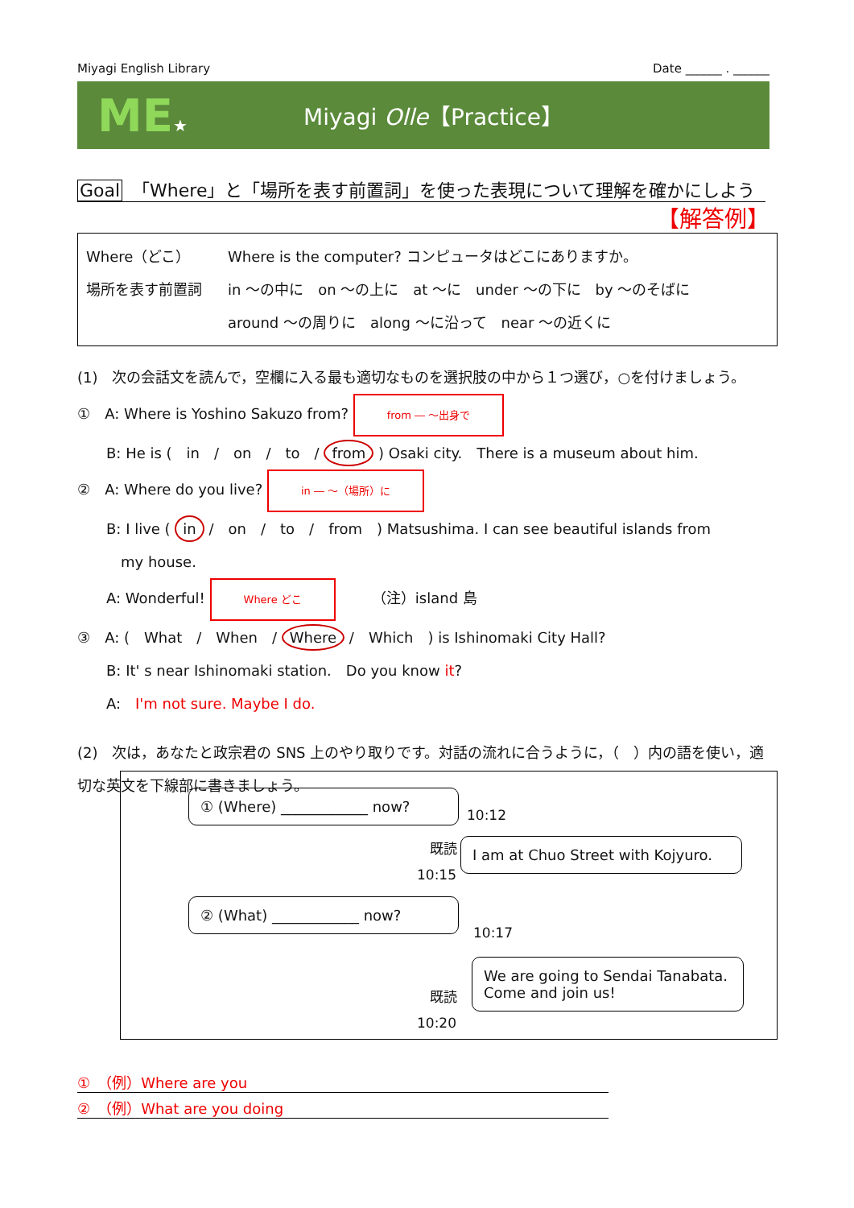Miyagi English Library Date ______ . ______
ME★
Miyagi Olle【Practice】
Goal 「Where」と「場所を表す前置詞」を使った表現について理解を確かにしよう
【解答例】
Where（どこ） Where is the computer? コンピュータはどこにありますか。
場所を表す前置詞 in ～の中に　on ～の上に　at ～に　under ～の下に　by ～のそばに
around ～の周りに　along ～に沿って　near ～の近くに
(1)　次の会話文を読んで，空欄に入る最も適切なものを選択肢の中から１つ選び，○を付けましょう。
①　A: Where is Yoshino Sakuzo from? from ― ～出身で
　　B: He is (　in　/　on　/　to　/ from ) Osaki city.　There is a museum about him.
②　A: Where do you live? in ― ～（場所）に
　　B: I live ( in /　on　/　to　/　from　) Matsushima. I can see beautiful islands from
　　　my house.
　　A: Wonderful! Where どこ　　　（注）island 島
③　A: (　What　/　When　/ Where /　Which　) is Ishinomaki City Hall?
　　B: It' s near Ishinomaki station.　Do you know it?
　　A:　I'm not sure. Maybe I do.
(2)　次は，あなたと政宗君の SNS 上のやり取りです。対話の流れに合うように，（　）内の語を使い，適切な英文を下線部に書きましょう。
① (Where) ____________ now?
10:12
既読
I am at Chuo Street with Kojyuro.
10:15
② (What) ____________ now?
10:17
We are going to Sendai Tanabata. Come and join us!
既読
10:20
①　（例）Where are you
②　（例）What are you doing